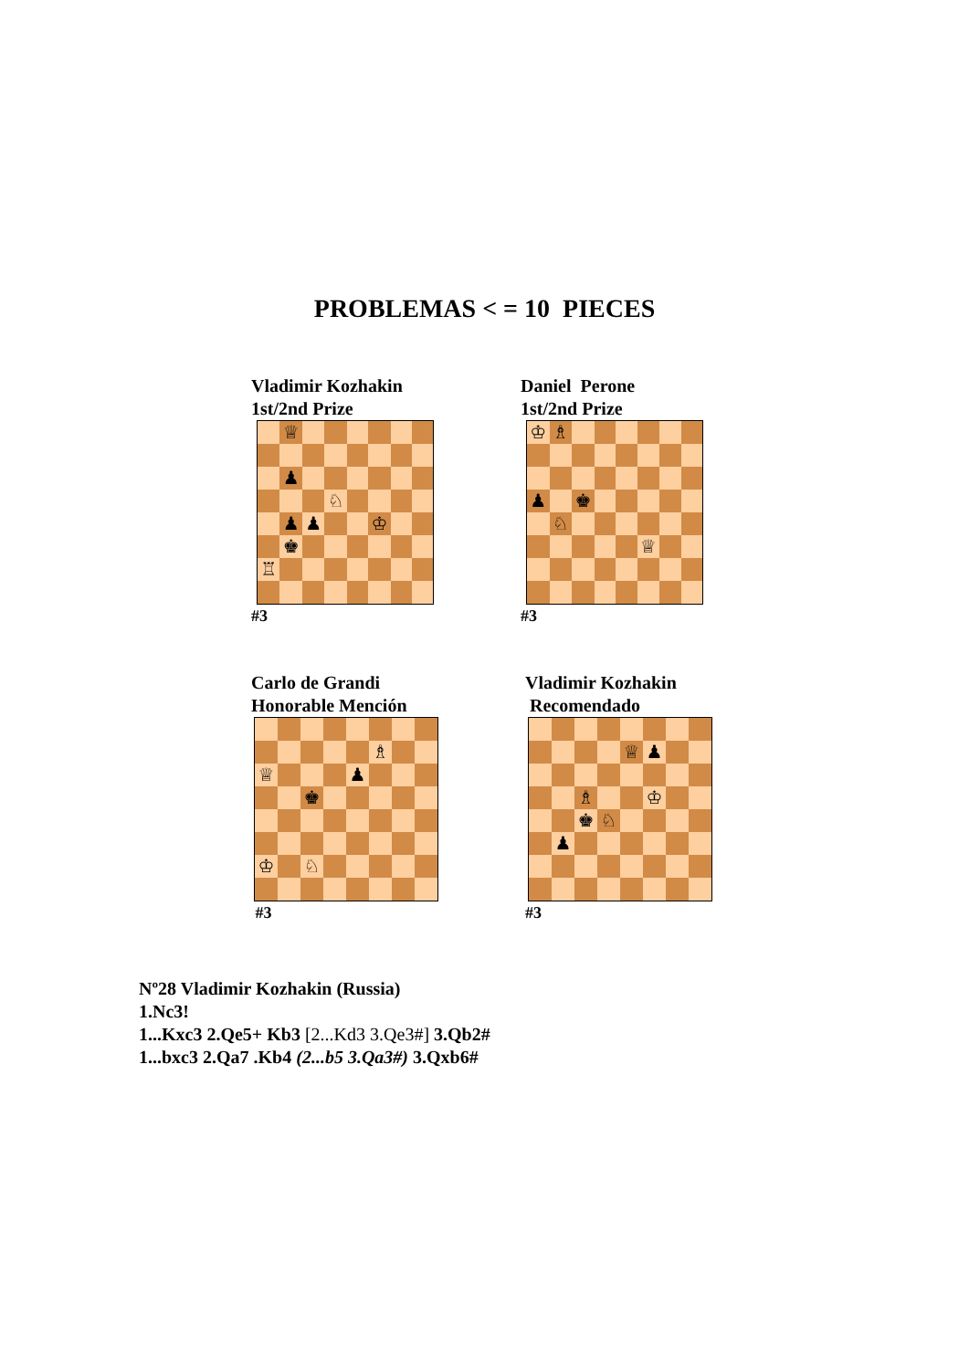PROBLEMAS < = 10 PIECES
Vladimir Kozhakin
1st/2nd Prize
| | ♕ | | | | | | |
| | ♟ | | | | | | |
| | | | ♘ | | | | |
| | ♟ | ♟ | | | ♔ | | |
| | ♚ | | | | | | |
| ♖ | | | | | | | |
#3
Daniel Perone
1st/2nd Prize
| ♔ | ♗ | | | | | | |
| ♟ | | ♚ | | | | | |
| | ♘ | | | | | | |
| | | | | | ♕ | | |
#3
Carlo de Grandi
Honorable Mención
| | | | | | ♗ | | |
| ♕ | | | | ♟ | | | |
| | | ♚ | | | | | |
| ♔ | | ♘ | | | | | |
#3
Vladimir Kozhakin
Recomendado
| | | | | ♕ | ♟ | | |
| | | ♗ | | | ♔ | | |
| | | ♚ | ♘ | | | | |
| | ♟ | | | | | | |
#3
Nº28 Vladimir Kozhakin (Russia)
1.Nc3!
1...Kxc3 2.Qe5+ Kb3 [2...Kd3 3.Qe3#] 3.Qb2#
1...bxc3 2.Qa7 .Kb4 (2...b5 3.Qa3#) 3.Qxb6#